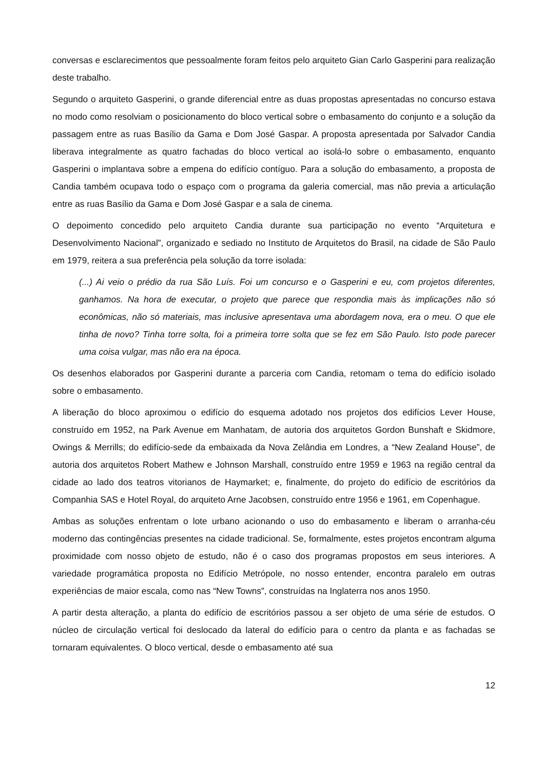conversas e esclarecimentos que pessoalmente foram feitos pelo arquiteto Gian Carlo Gasperini para realização deste trabalho.
Segundo o arquiteto Gasperini, o grande diferencial entre as duas propostas apresentadas no concurso estava no modo como resolviam o posicionamento do bloco vertical sobre o embasamento do conjunto e a solução da passagem entre as ruas Basílio da Gama e Dom José Gaspar. A proposta apresentada por Salvador Candia liberava integralmente as quatro fachadas do bloco vertical ao isolá-lo sobre o embasamento, enquanto Gasperini o implantava sobre a empena do edifício contíguo. Para a solução do embasamento, a proposta de Candia também ocupava todo o espaço com o programa da galeria comercial, mas não previa a articulação entre as ruas Basílio da Gama e Dom José Gaspar e a sala de cinema.
O depoimento concedido pelo arquiteto Candia durante sua participação no evento “Arquitetura e Desenvolvimento Nacional”, organizado e sediado no Instituto de Arquitetos do Brasil, na cidade de São Paulo em 1979, reitera a sua preferência pela solução da torre isolada:
(...) Ai veio o prédio da rua São Luís. Foi um concurso e o Gasperini e eu, com projetos diferentes, ganhamos. Na hora de executar, o projeto que parece que respondia mais às implicações não só econômicas, não só materiais, mas inclusive apresentava uma abordagem nova, era o meu. O que ele tinha de novo? Tinha torre solta, foi a primeira torre solta que se fez em São Paulo. Isto pode parecer uma coisa vulgar, mas não era na época.
Os desenhos elaborados por Gasperini durante a parceria com Candia, retomam o tema do edifício isolado sobre o embasamento.
A liberação do bloco aproximou o edifício do esquema adotado nos projetos dos edifícios Lever House, construído em 1952, na Park Avenue em Manhatam, de autoria dos arquitetos Gordon Bunshaft e Skidmore, Owings & Merrills; do edifício-sede da embaixada da Nova Zelândia em Londres, a “New Zealand House”, de autoria dos arquitetos Robert Mathew e Johnson Marshall, construído entre 1959 e 1963 na região central da cidade ao lado dos teatros vitorianos de Haymarket; e, finalmente, do projeto do edifício de escritórios da Companhia SAS e Hotel Royal, do arquiteto Arne Jacobsen, construído entre 1956 e 1961, em Copenhague.
Ambas as soluções enfrentam o lote urbano acionando o uso do embasamento e liberam o arranha-céu moderno das contingências presentes na cidade tradicional. Se, formalmente, estes projetos encontram alguma proximidade com nosso objeto de estudo, não é o caso dos programas propostos em seus interiores. A variedade programática proposta no Edifício Metrópole, no nosso entender, encontra paralelo em outras experiências de maior escala, como nas “New Towns”, construídas na Inglaterra nos anos 1950.
A partir desta alteração, a planta do edifício de escritórios passou a ser objeto de uma série de estudos. O núcleo de circulação vertical foi deslocado da lateral do edifício para o centro da planta e as fachadas se tornaram equivalentes. O bloco vertical, desde o embasamento até sua
12